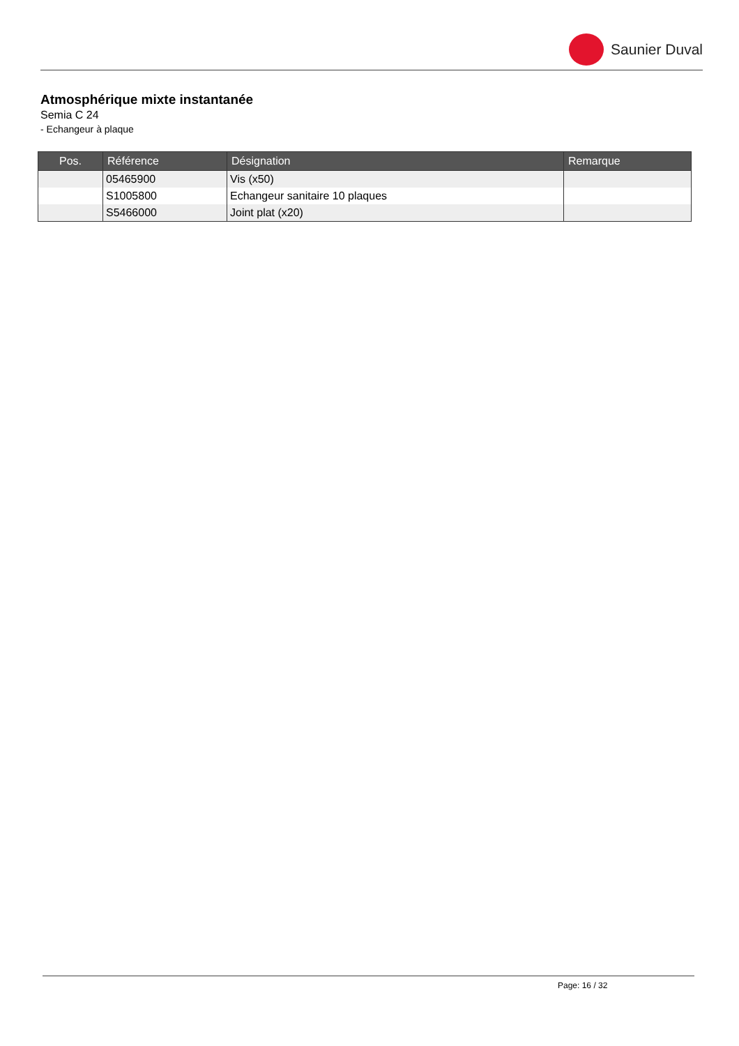Saunier Duval
Atmosphérique mixte instantanée
Semia C 24
- Echangeur à plaque
| Pos. | Référence | Désignation | Remarque |
| --- | --- | --- | --- |
| | 05465900 | Vis (x50) | |
| | S1005800 | Echangeur sanitaire 10 plaques | |
| | S5466000 | Joint plat (x20) | |
Page: 16 / 32